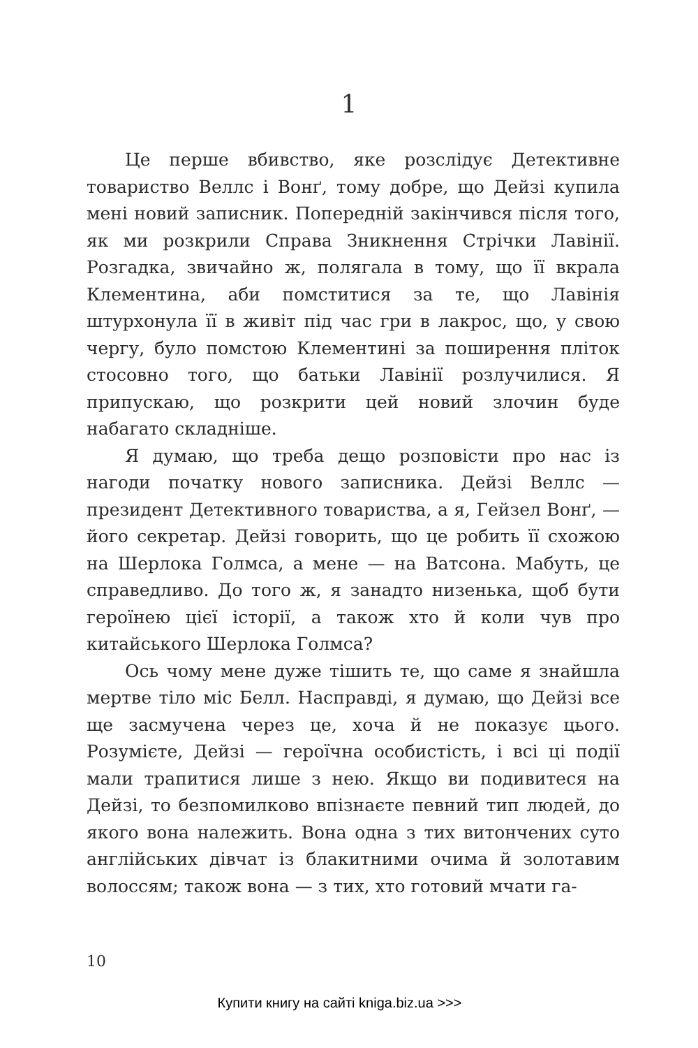1
Це перше вбивство, яке розслідує Детективне товариство Веллс і Вонґ, тому добре, що Дейзі купила мені новий записник. Попередній закінчився після того, як ми розкрили Справа Зникнення Стрічки Лавінії. Розгадка, звичайно ж, полягала в тому, що її вкрала Клементина, аби помститися за те, що Лавінія штурхонула її в живіт під час гри в лакрос, що, у свою чергу, було помстою Клементині за поширення пліток стосовно того, що батьки Лавінії розлучилися. Я припускаю, що розкрити цей новий злочин буде набагато складніше.
Я думаю, що треба дещо розповісти про нас із нагоди початку нового записника. Дейзі Веллс — президент Детективного товариства, а я, Гейзел Вонґ, — його секретар. Дейзі говорить, що це робить її схожою на Шерлока Голмса, а мене — на Ватсона. Мабуть, це справедливо. До того ж, я занадто низенька, щоб бути героїнею цієї історії, а також хто й коли чув про китайського Шерлока Голмса?
Ось чому мене дуже тішить те, що саме я знайшла мертве тіло міс Белл. Насправді, я думаю, що Дейзі все ще засмучена через це, хоча й не показує цього. Розумієте, Дейзі — героїчна особистість, і всі ці події мали трапитися лише з нею. Якщо ви подивитеся на Дейзі, то безпомилково впізнаєте певний тип людей, до якого вона належить. Вона одна з тих витончених суто англійських дівчат із блакитними очима й золотавим волоссям; також вона — з тих, хто готовий мчати га-
10
Купити книгу на сайті kniga.biz.ua >>>